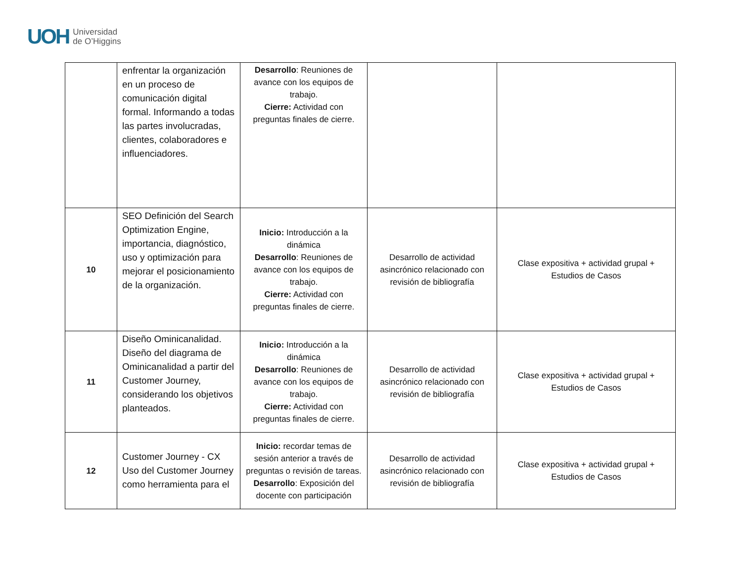UOH Universidad
de O’Higgins
| | enfrentar la organización en un proceso de comunicación digital formal. Informando a todas las partes involucradas, clientes, colaboradores e influenciadores. | Desarrollo : Reuniones de avance con los equipos de trabajo. Cierre: Actividad con preguntas finales de cierre. | | |
| 10 | SEO Definición del Search Optimization Engine, importancia, diagnóstico, uso y optimización para mejorar el posicionamiento de la organización. | Inicio: Introducción a la dinámica Desarrollo : Reuniones de avance con los equipos de trabajo. Cierre: Actividad con preguntas finales de cierre. | Desarrollo de actividad asincrónico relacionado con revisión de bibliografía | Clase expositiva + actividad grupal + Estudios de Casos |
| 11 | Diseño Ominicanalidad. Diseño del diagrama de Ominicanalidad a partir del Customer Journey, considerando los objetivos planteados. | Inicio: Introducción a la dinámica Desarrollo : Reuniones de avance con los equipos de trabajo. Cierre: Actividad con preguntas finales de cierre. | Desarrollo de actividad asincrónico relacionado con revisión de bibliografía | Clase expositiva + actividad grupal + Estudios de Casos |
| 12 | Customer Journey - CX Uso del Customer Journey como herramienta para el | Inicio: recordar temas de sesión anterior a través de preguntas o revisión de tareas. Desarrollo : Exposición del docente con participación | Desarrollo de actividad asincrónico relacionado con revisión de bibliografía | Clase expositiva + actividad grupal + Estudios de Casos |